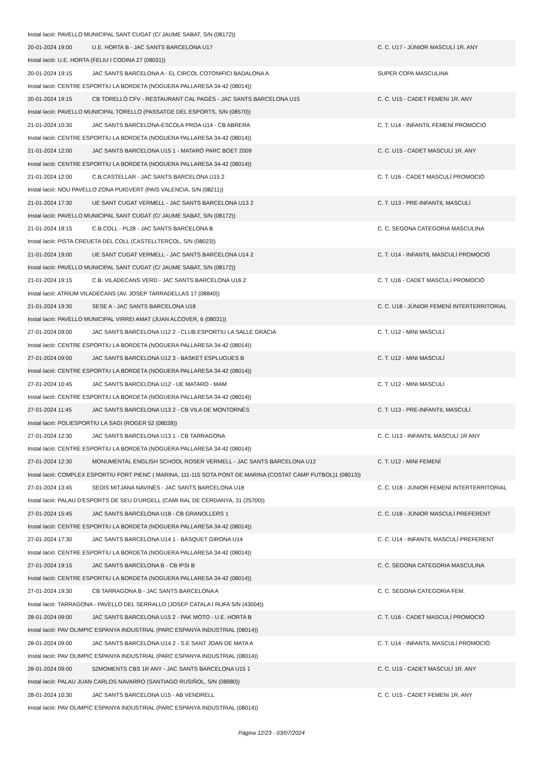| Instal·lació: PAVELLO MUNICIPAL SANT CUGAT (C/ JAUME SABAT, S/N (08172)) | | |
| 20-01-2024 19:00 | U.E. HORTA B - JAC SANTS BARCELONA U17 | C. C. U17 - JÚNIOR MASCULÍ 1R. ANY |
| Instal·lació: U.E. HORTA (FELIU I CODINA 27 (08031)) | | |
| 20-01-2024 19:15 | JAC SANTS BARCELONA A - EL CIRCOL COTONIFICI BADALONA A | SUPER COPA MASCULINA |
| Instal·lació: CENTRE ESPORTIU LA BORDETA (NOGUERA PALLARESA 34-42 (08014)) | | |
| 20-01-2024 19:15 | CB TORELLÓ CFV - RESTAURANT CAL PAGÈS - JAC SANTS BARCELONA U15 | C. C. U15 - CADET FEMENí 1R. ANY |
| Instal·lació: PAVELLO MUNICIPAL TORELLO (PASSATGE DEL ESPORTS, S/N (08570)) | | |
| 21-01-2024 10:30 | JAC SANTS BARCELONA-ESCOLA PROA U14 - CB ABRERA | C. T. U14 - INFANTIL FEMENÍ PROMOCIÓ |
| Instal·lació: CENTRE ESPORTIU LA BORDETA (NOGUERA PALLARESA 34-42 (08014)) | | |
| 21-01-2024 12:00 | JAC SANTS BARCELONA U15 1 - MATARÓ PARC BOET 2009 | C. C. U15 - CADET MASCULÍ 1R. ANY |
| Instal·lació: CENTRE ESPORTIU LA BORDETA (NOGUERA PALLARESA 34-42 (08014)) | | |
| 21-01-2024 12:00 | C.B.CASTELLAR - JAC SANTS BARCELONA U15 2 | C. T. U16 - CADET MASCULÍ PROMOCIÓ |
| Instal·lació: NOU PAVELLO ZONA PUIGVERT (PAIS VALENCIA, S/N (08211)) | | |
| 21-01-2024 17:30 | UE SANT CUGAT VERMELL - JAC SANTS BARCELONA U13 2 | C. T. U13 - PRE-INFANTIL MASCULÍ |
| Instal·lació: PAVELLO MUNICIPAL SANT CUGAT (C/ JAUME SABAT, S/N (08172)) | | |
| 21-01-2024 18:15 | C.B.COLL - PL28 - JAC SANTS BARCELONA B | C. C. SEGONA CATEGORIA MASCULINA |
| Instal·lació: PISTA CREUETA DEL COLL (CASTELLTERÇOL, S/N (08023)) | | |
| 21-01-2024 19:00 | UE SANT CUGAT VERMELL - JAC SANTS BARCELONA U14 2 | C. T. U14 - INFANTIL MASCULÍ PROMOCIÓ |
| Instal·lació: PAVELLO MUNICIPAL SANT CUGAT (C/ JAUME SABAT, S/N (08172)) | | |
| 21-01-2024 19:15 | C.B. VILADECANS VERD - JAC SANTS BARCELONA U16 2 | C. T. U16 - CADET MASCULÍ PROMOCIÓ |
| Instal·lació: ATRIUM VILADECANS (AV. JOSEP TARRADELLAS 17 (08840)) | | |
| 21-01-2024 19:30 | SESE A - JAC SANTS BARCELONA U18 | C. C. U18 - JÚNIOR FEMENÍ INTERTERRITORIAL |
| Instal·lació: PAVELLO MUNICIPAL VIRREI AMAT (JUAN ALCOVER, 6 (08031)) | | |
| 27-01-2024 09:00 | JAC SANTS BARCELONA U12 2 - CLUB ESPORTIU LA SALLE GRÀCIA | C. T. U12 - MINI MASCULÍ |
| Instal·lació: CENTRE ESPORTIU LA BORDETA (NOGUERA PALLARESA 34-42 (08014)) | | |
| 27-01-2024 09:00 | JAC SANTS BARCELONA U12 3 - BASKET ESPLUGUES B | C. T. U12 - MINI MASCULÍ |
| Instal·lació: CENTRE ESPORTIU LA BORDETA (NOGUERA PALLARESA 34-42 (08014)) | | |
| 27-01-2024 10:45 | JAC SANTS BARCELONA U12 - UE MATARO - MAM | C. T. U12 - MINI MASCULÍ |
| Instal·lació: CENTRE ESPORTIU LA BORDETA (NOGUERA PALLARESA 34-42 (08014)) | | |
| 27-01-2024 11:45 | JAC SANTS BARCELONA U13 2 - CB VILA DE MONTORNÈS | C. T. U13 - PRE-INFANTIL MASCULÍ |
| Instal·lació: POLIESPORTIU LA SAGI (ROGER 52 (08028)) | | |
| 27-01-2024 12:30 | JAC SANTS BARCELONA U13 1 - CB TARRAGONA | C. C. U13 - INFANTIL MASCULÍ 1R ANY |
| Instal·lació: CENTRE ESPORTIU LA BORDETA (NOGUERA PALLARESA 34-42 (08014)) | | |
| 27-01-2024 12:30 | MONUMENTAL ENGLISH SCHOOL ROSER VERMELL - JAC SANTS BARCELONA U12 | C. T. U12 - MINI FEMENÍ |
| Instal·lació: COMPLEX ESPORTIU FORT PIENC ( MARINA, 111-115 SOTA PONT DE MARINA (COSTAT CAMP FUTBOL)1 (08013)) | | |
| 27-01-2024 13:45 | SEDIS MITJANA NAVINÉS - JAC SANTS BARCELONA U18 | C. C. U18 - JÚNIOR FEMENÍ INTERTERRITORIAL |
| Instal·lació: PALAU D'ESPORTS DE SEU D'URGELL (CAMI RAL DE CERDANYA, 31 (25700)) | | |
| 27-01-2024 15:45 | JAC SANTS BARCELONA U18 - CB GRANOLLERS 1 | C. C. U18 - JÚNIOR MASCULÍ PREFERENT |
| Instal·lació: CENTRE ESPORTIU LA BORDETA (NOGUERA PALLARESA 34-42 (08014)) | | |
| 27-01-2024 17:30 | JAC SANTS BARCELONA U14 1 - BÀSQUET GIRONA U14 | C. C. U14 - INFANTIL MASCULÍ PREFERENT |
| Instal·lació: CENTRE ESPORTIU LA BORDETA (NOGUERA PALLARESA 34-42 (08014)) | | |
| 27-01-2024 19:15 | JAC SANTS BARCELONA B - CB IPSI B | C. C. SEGONA CATEGORIA MASCULINA |
| Instal·lació: CENTRE ESPORTIU LA BORDETA (NOGUERA PALLARESA 34-42 (08014)) | | |
| 27-01-2024 19:30 | CB TARRAGONA B - JAC SANTS BARCELONA A | C. C. SEGONA CATEGORIA FEM. |
| Instal·lació: TARRAGONA - PAVELLO DEL SERRALLO (JOSEP CATALA I RUFA S/N (43004)) | | |
| 28-01-2024 09:00 | JAC SANTS BARCELONA U15 2 - PAK MOTO - U.E. HORTA B | C. T. U16 - CADET MASCULÍ PROMOCIÓ |
| Instal·lació: PAV OLIMPIC ESPANYA INDUSTRIAL (PARC ESPANYA INDUSTRIAL (08014)) | | |
| 28-01-2024 09:00 | JAC SANTS BARCELONA U14 2 - S.E SANT JOAN DE MATA A | C. T. U14 - INFANTIL MASCULÍ PROMOCIÓ |
| Instal·lació: PAV OLIMPIC ESPANYA INDUSTRIAL (PARC ESPANYA INDUSTRIAL (08014)) | | |
| 28-01-2024 09:00 | 52MOMENTS CBS 1R ANY - JAC SANTS BARCELONA U15 1 | C. C. U15 - CADET MASCULÍ 1R. ANY |
| Instal·lació: PALAU JUAN CARLOS NAVARRO (SANTIAGO RUSIÑOL, S/N (08980)) | | |
| 28-01-2024 10:30 | JAC SANTS BARCELONA U15 - AB VENDRELL | C. C. U15 - CADET FEMENí 1R. ANY |
| Instal·lació: PAV OLIMPIC ESPANYA INDUSTRIAL (PARC ESPANYA INDUSTRIAL (08014)) | | |
Pàgina 12/23 - 03/07/2024